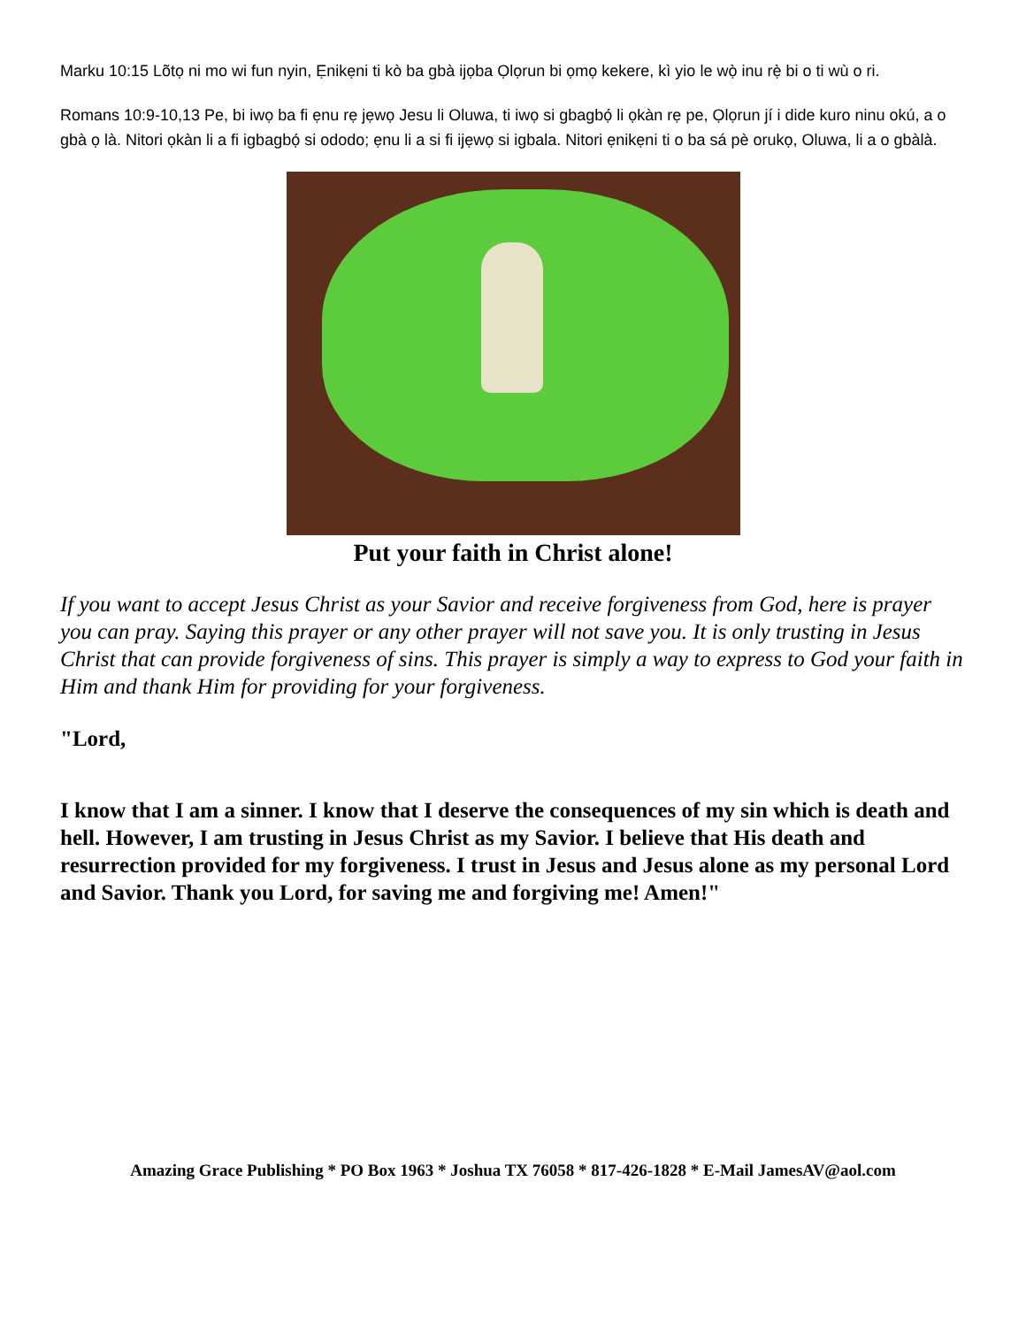Marku 10:15 Lõtọ ni mo wi fun nyin, Ẹnikẹni ti kò ba gbà ijọba Ọlọrun bi ọmọ kekere, kì yio le wọ̀ inu rẹ̀ bi o ti wù o ri.
Romans 10:9-10,13 Pe, bi iwọ ba fi ẹnu rẹ jẹwọ Jesu li Oluwa, ti iwọ si gbagbọ́ li ọkàn rẹ pe, Ọlọrun jí i dide kuro ninu okú, a o gbà ọ là. Nitori ọkàn li a fi igbagbọ́ si ododo; ẹnu li a si fi ijẹwọ si igbala. Nitori ẹnikẹni ti o ba sá pè orukọ, Oluwa, li a o gbàlà.
Put your faith in Christ alone!
If you want to accept Jesus Christ as your Savior and receive forgiveness from God, here is prayer you can pray. Saying this prayer or any other prayer will not save you. It is only trusting in Jesus Christ that can provide forgiveness of sins. This prayer is simply a way to express to God your faith in Him and thank Him for providing for your forgiveness.
"Lord,
I know that I am a sinner. I know that I deserve the consequences of my sin which is death and hell. However, I am trusting in Jesus Christ as my Savior. I believe that His death and resurrection provided for my forgiveness. I trust in Jesus and Jesus alone as my personal Lord and Savior. Thank you Lord, for saving me and forgiving me! Amen!"
Amazing Grace Publishing * PO Box 1963 * Joshua TX 76058 * 817-426-1828 * E-Mail JamesAV@aol.com